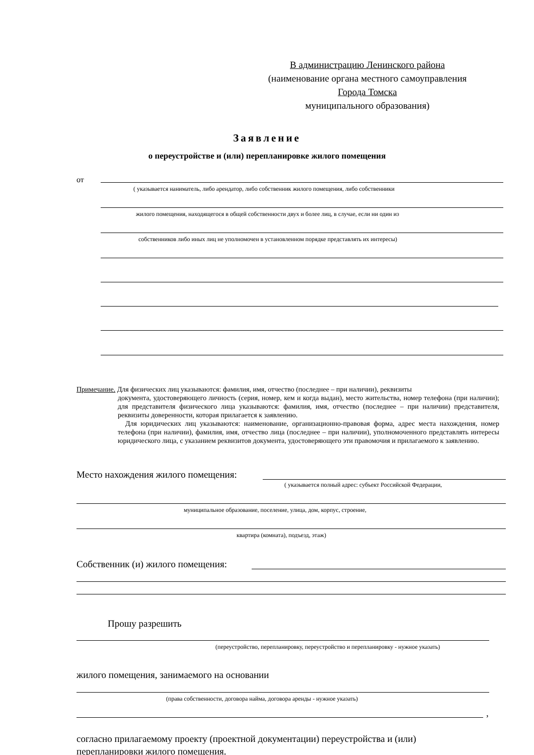В администрацию Ленинского района
(наименование органа местного самоуправления
Города Томска
муниципального образования)
Заявление
о переустройстве и (или) перепланировке жилого помещения
от
( указывается наниматель, либо арендатор, либо собственник жилого помещения, либо собственники
жилого помещения, находящегося в общей собственности двух и более лиц, в случае, если ни один из
собственников либо иных лиц не уполномочен в установленном порядке представлять их интересы)
Примечание. Для физических лиц указываются: фамилия, имя, отчество (последнее – при наличии), реквизиты
документа, удостоверяющего личность (серия, номер, кем и когда выдан), место жительства, номер телефона (при наличии); для представителя физического лица указываются: фамилия, имя, отчество (последнее – при наличии) представителя, реквизиты доверенности, которая прилагается к заявлению.
Для юридических лиц указываются: наименование, организационно-правовая форма, адрес места нахождения, номер телефона (при наличии), фамилия, имя, отчество лица (последнее – при наличии), уполномоченного представлять интересы юридического лица, с указанием реквизитов документа, удостоверяющего эти правомочия и прилагаемого к заявлению.
Место нахождения жилого помещения:
( указывается полный адрес: субъект Российской Федерации,
муниципальное образование, поселение, улица, дом, корпус, строение,
квартира (комната), подъезд, этаж)
Собственник (и) жилого помещения:
Прошу разрешить
(переустройство, перепланировку, переустройство и перепланировку - нужное указать)
жилого помещения, занимаемого на основании
(права собственности, договора найма, договора аренды - нужное указать)
,
согласно прилагаемому проекту (проектной документации) переустройства и (или)
перепланировки жилого помещения.